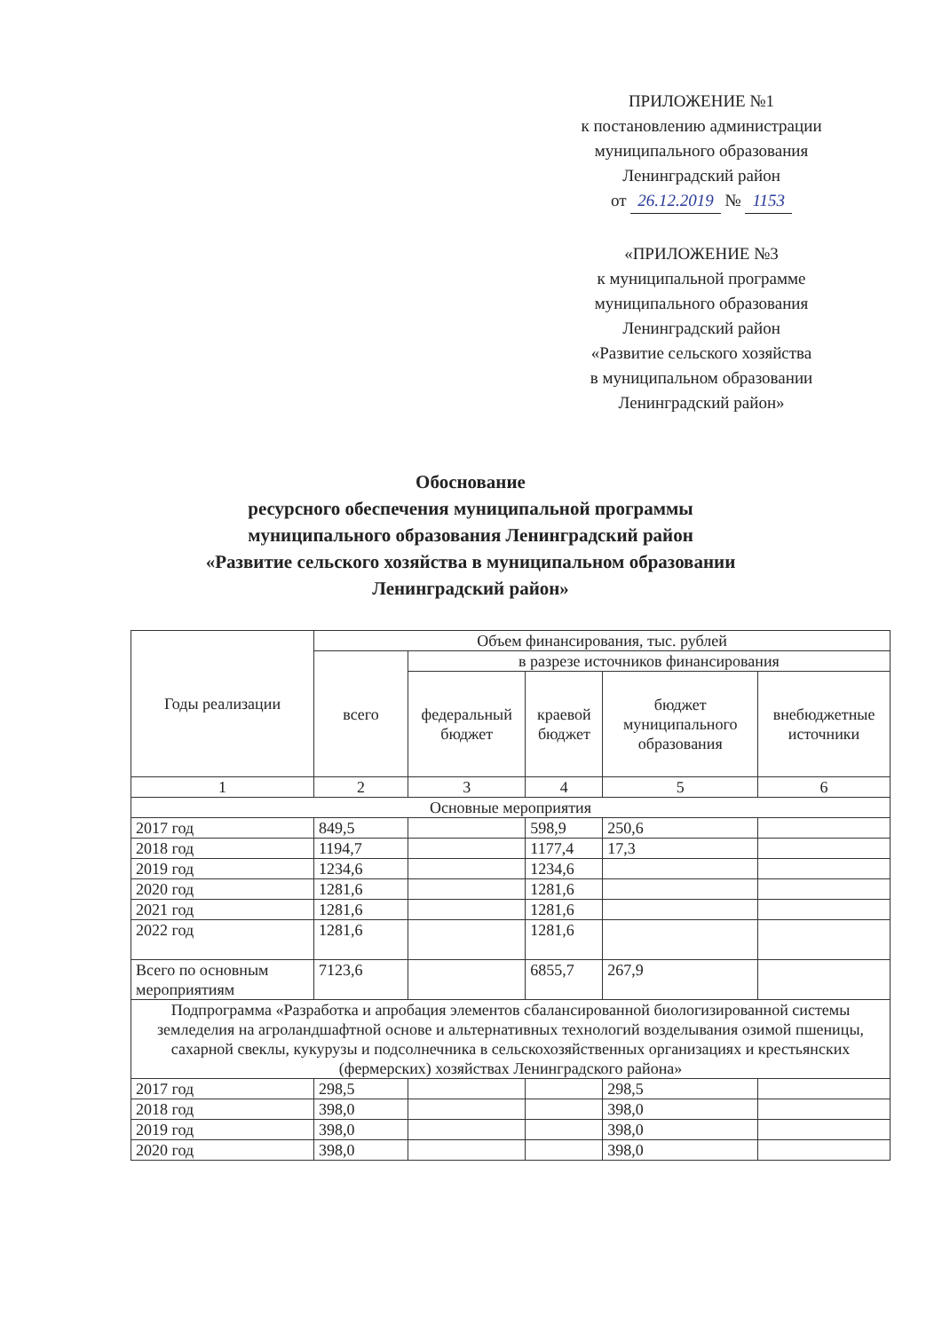ПРИЛОЖЕНИЕ №1
к постановлению администрации
муниципального образования
Ленинградский район
от 26.12.2019 № 1153
«ПРИЛОЖЕНИЕ №3
к муниципальной программе
муниципального образования
Ленинградский район
«Развитие сельского хозяйства
в муниципальном образовании
Ленинградский район»
Обоснование
ресурсного обеспечения муниципальной программы
муниципального образования Ленинградский район
«Развитие сельского хозяйства в муниципальном образовании
Ленинградский район»
| Годы реализации | Объем финансирования, тыс. рублей | | | | |
| --- | --- | --- | --- | --- | --- |
| | всего | в разрезе источников финансирования | | | |
| | | федеральный бюджет | краевой бюджет | бюджет муниципального образования | внебюджетные источники |
| 1 | 2 | 3 | 4 | 5 | 6 |
| Основные мероприятия | | | | | |
| 2017 год | 849,5 | | 598,9 | 250,6 | |
| 2018 год | 1194,7 | | 1177,4 | 17,3 | |
| 2019 год | 1234,6 | | 1234,6 | | |
| 2020 год | 1281,6 | | 1281,6 | | |
| 2021 год | 1281,6 | | 1281,6 | | |
| 2022 год | 1281,6 | | 1281,6 | | |
| Всего по основным мероприятиям | 7123,6 | | 6855,7 | 267,9 | |
| Подпрограмма «Разработка и апробация элементов сбалансированной биологизированной системы земледелия на агроландшафтной основе и альтернативных технологий возделывания озимой пшеницы, сахарной свеклы, кукурузы и подсолнечника в сельскохозяйственных организациях и крестьянских (фермерских) хозяйствах Ленинградского района» | | | | | |
| 2017 год | 298,5 | | | 298,5 | |
| 2018 год | 398,0 | | | 398,0 | |
| 2019 год | 398,0 | | | 398,0 | |
| 2020 год | 398,0 | | | 398,0 | |